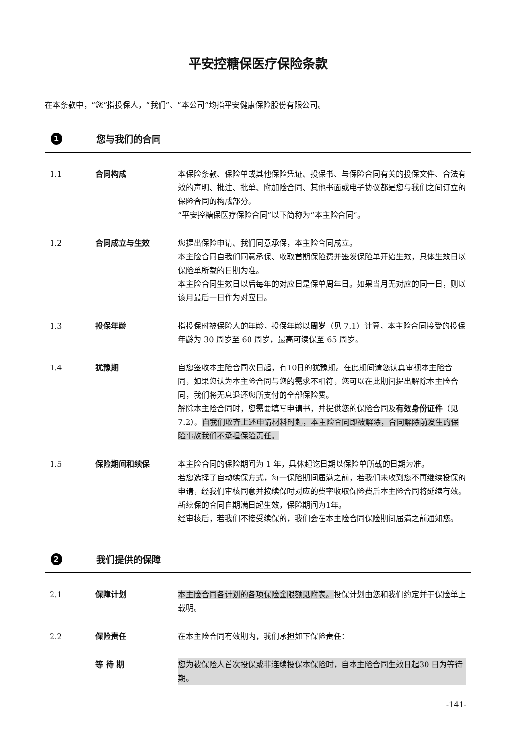平安控糖保医疗保险条款
在本条款中，“您”指投保人，“我们”、“本公司”均指平安健康保险股份有限公司。
1 您与我们的合同
1.1 合同构成 本保险条款、保险单或其他保险凭证、投保书、与保险合同有关的投保文件、合法有效的声明、批注、批单、附加险合同、其他书面或电子协议都是您与我们之间订立的保险合同的构成部分。
“平安控糖保医疗保险合同”以下简称为“本主险合同”。
1.2 合同成立与生效 您提出保险申请、我们同意承保，本主险合同成立。
本主险合同自我们同意承保、收取首期保险费并签发保险单开始生效，具体生效日以保险单所载的日期为准。
本主险合同生效日以后每年的对应日是保单周年日。如果当月无对应的同一日，则以该月最后一日作为对应日。
1.3 投保年龄 指投保时被保险人的年龄，投保年龄以周岁（见 7.1）计算，本主险合同接受的投保年龄为 30 周岁至 60 周岁，最高可续保至 65 周岁。
1.4 犹豫期 自您签收本主险合同次日起，有10日的犹豫期。在此期间请您认真审视本主险合同，如果您认为本主险合同与您的需求不相符，您可以在此期间提出解除本主险合同，我们将无息退还您所支付的全部保险费。
解除本主险合同时，您需要填写申请书，并提供您的保险合同及有效身份证件（见 7.2）。自我们收齐上述申请材料时起，本主险合同即被解除，合同解除前发生的保险事故我们不承担保险责任。
1.5 保险期间和续保 本主险合同的保险期间为 1 年，具体起讫日期以保险单所载的日期为准。
若您选择了自动续保方式，每一保险期间届满之前，若我们未收到您不再继续投保的申请，经我们审核同意并按续保时对应的费率收取保险费后本主险合同将延续有效。新续保的合同自期满日起生效，保险期间为1年。
经审核后，若我们不接受续保的，我们会在本主险合同保险期间届满之前通知您。
2 我们提供的保障
2.1 保障计划 本主险合同各计划的各项保险金限额见附表。投保计划由您和我们约定并于保险单上载明。
2.2 保险责任 在本主险合同有效期内，我们承担如下保险责任：
等 待 期 您为被保险人首次投保或非连续投保本保险时，自本主险合同生效日起30 日为等待期。
-141-